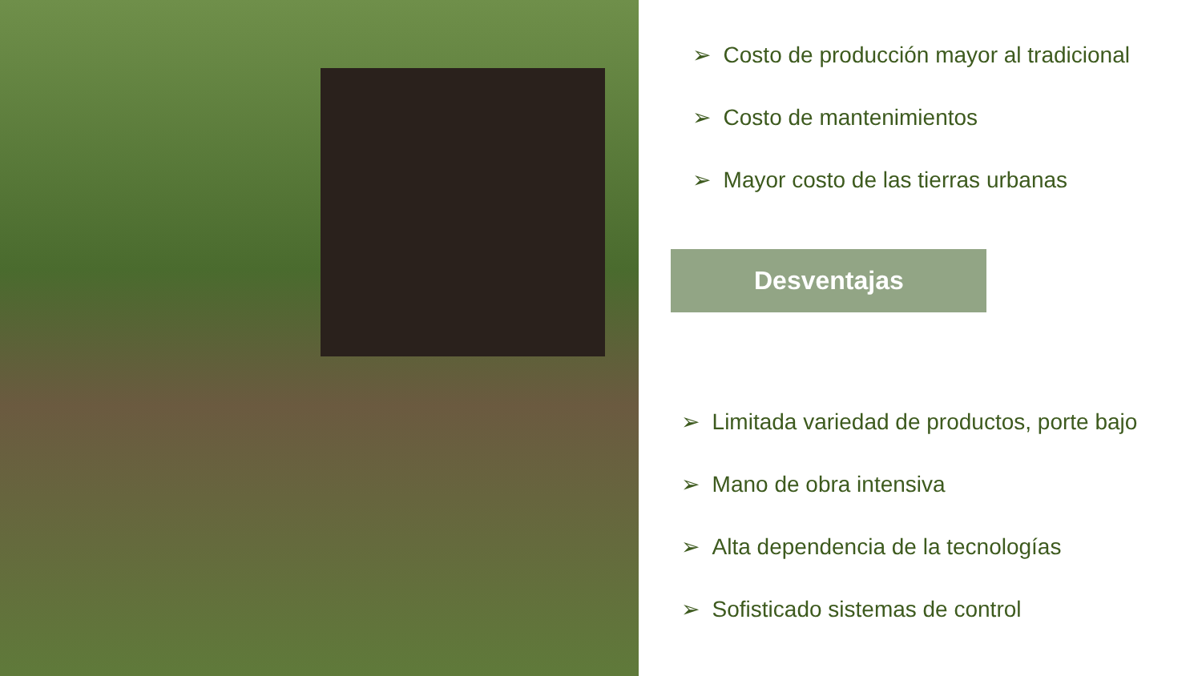➢ Costo de producción mayor al tradicional
➢ Costo de mantenimientos
➢ Mayor costo de las tierras urbanas
Desventajas
➢ Limitada variedad de productos, porte bajo
➢ Mano de obra intensiva
➢ Alta dependencia de la tecnologías
➢ Sofisticado sistemas de control